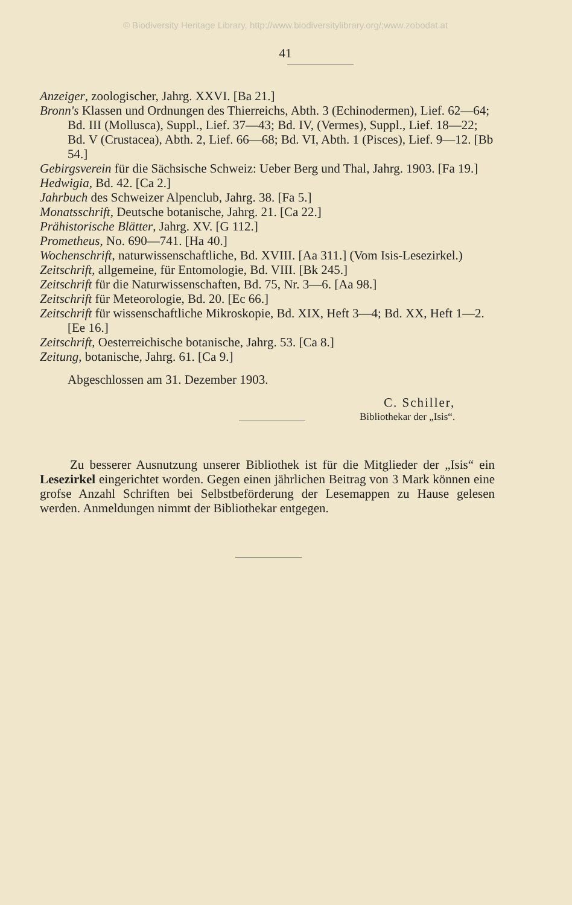© Biodiversity Heritage Library, http://www.biodiversitylibrary.org/;www.zobodat.at
41
Anzeiger, zoologischer, Jahrg. XXVI. [Ba 21.]
Bronn's Klassen und Ordnungen des Thierreichs, Abth. 3 (Echinodermen), Lief. 62—64; Bd. III (Mollusca), Suppl., Lief. 37—43; Bd. IV, (Vermes), Suppl., Lief. 18—22; Bd. V (Crustacea), Abth. 2, Lief. 66—68; Bd. VI, Abth. 1 (Pisces), Lief. 9—12. [Bb 54.]
Gebirgsverein für die Sächsische Schweiz: Ueber Berg und Thal, Jahrg. 1903. [Fa 19.]
Hedwigia, Bd. 42. [Ca 2.]
Jahrbuch des Schweizer Alpenclub, Jahrg. 38. [Fa 5.]
Monatsschrift, Deutsche botanische, Jahrg. 21. [Ca 22.]
Prähistorische Blätter, Jahrg. XV. [G 112.]
Prometheus, No. 690—741. [Ha 40.]
Wochenschrift, naturwissenschaftliche, Bd. XVIII. [Aa 311.] (Vom Isis-Lesezirkel.)
Zeitschrift, allgemeine, für Entomologie, Bd. VIII. [Bk 245.]
Zeitschrift für die Naturwissenschaften, Bd. 75, Nr. 3—6. [Aa 98.]
Zeitschrift für Meteorologie, Bd. 20. [Ec 66.]
Zeitschrift für wissenschaftliche Mikroskopie, Bd. XIX, Heft 3—4; Bd. XX, Heft 1—2. [Ee 16.]
Zeitschrift, Oesterreichische botanische, Jahrg. 53. [Ca 8.]
Zeitung, botanische, Jahrg. 61. [Ca 9.]
Abgeschlossen am 31. Dezember 1903.
C. Schiller,
Bibliothekar der „Isis“.
Zu besserer Ausnutzung unserer Bibliothek ist für die Mitglieder der „Isis“ ein Lesezirkel eingerichtet worden. Gegen einen jährlichen Beitrag von 3 Mark können eine grofse Anzahl Schriften bei Selbstbeförderung der Lesemappen zu Hause gelesen werden. Anmeldungen nimmt der Bibliothekar entgegen.